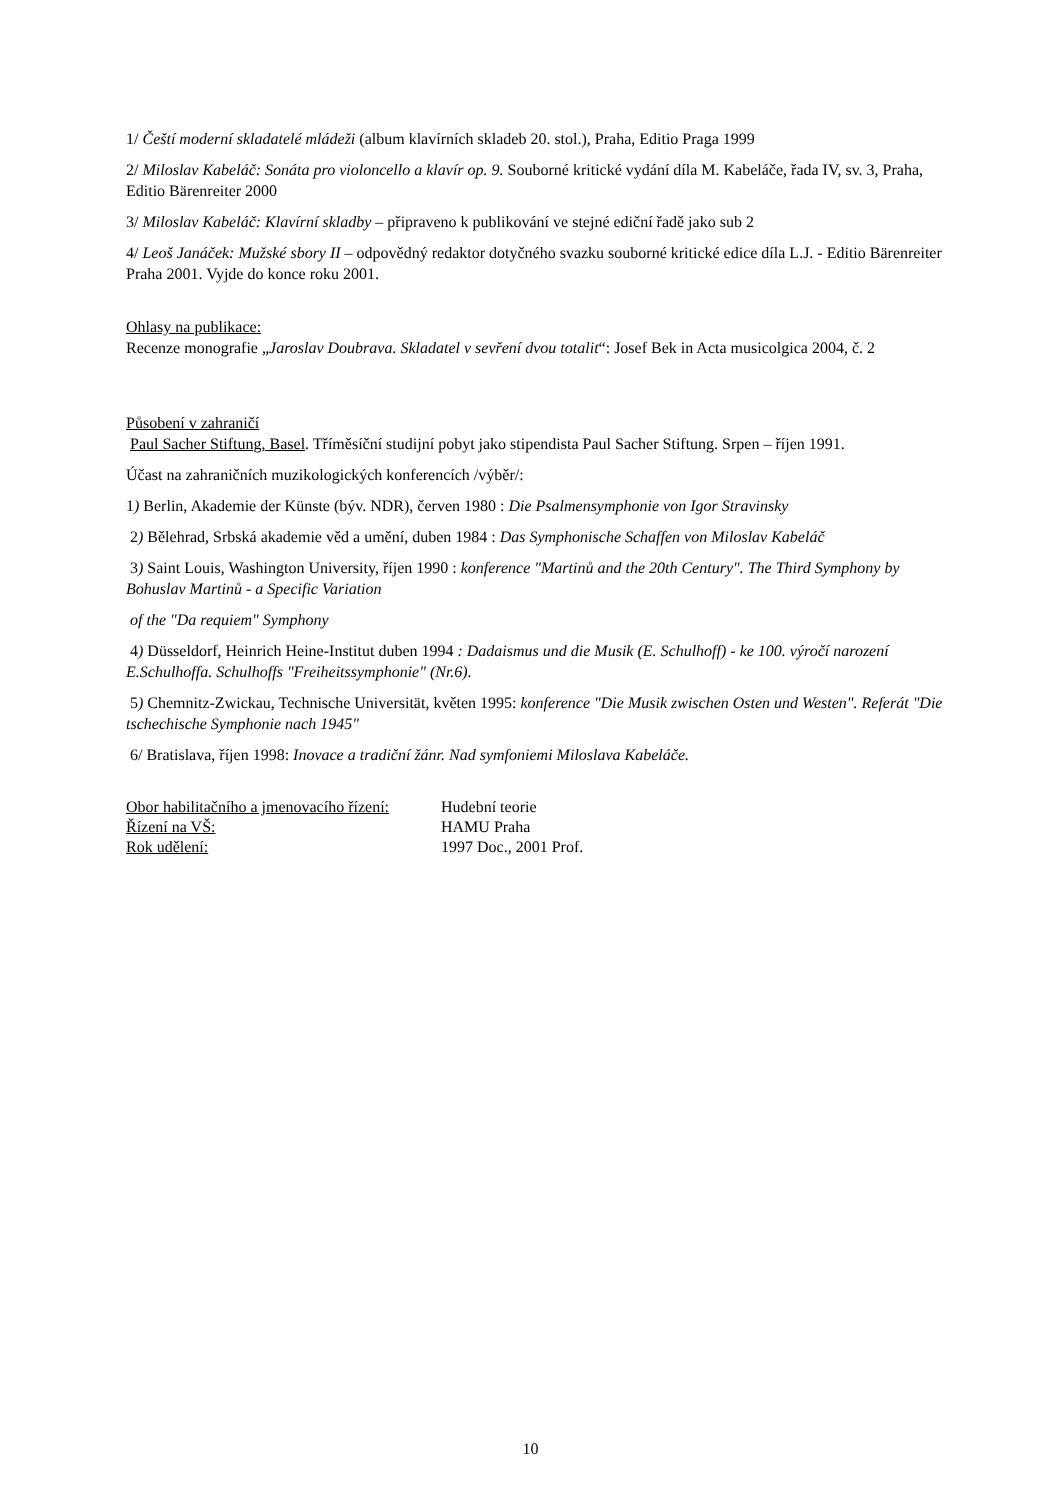1/ Čeští moderní skladatelé mládeži (album klavírních skladeb 20. stol.), Praha, Editio Praga 1999
2/ Miloslav Kabeláč: Sonáta pro violoncello a klavír op. 9. Souborné kritické vydání díla M. Kabeláče, řada IV, sv. 3, Praha, Editio Bärenreiter 2000
3/ Miloslav Kabeláč: Klavírní skladby – připraveno k publikování ve stejné ediční řadě jako sub 2
4/ Leoš Janáček: Mužské sbory II – odpovědný redaktor dotyčného svazku souborné kritické edice díla L.J. - Editio Bärenreiter Praha 2001. Vyjde do konce roku 2001.
Ohlasy na publikace:
Recenze monografie „Jaroslav Doubrava. Skladatel v sevření dvou totalit“: Josef Bek in Acta musicolgica 2004, č. 2
Působení v zahraničí
Paul Sacher Stiftung, Basel. Tříměsíční studijní pobyt jako stipendista Paul Sacher Stiftung. Srpen – říjen 1991.
Účast na zahraničních muzikologických konferencích /výběr/:
1) Berlin, Akademie der Künste (býv. NDR), červen 1980 : Die Psalmensymphonie von Igor Stravinsky
2) Bělehrad, Srbská akademie věd a umění, duben 1984 : Das Symphonische Schaffen von Miloslav Kabeláč
3) Saint Louis, Washington University, říjen 1990 : konference "Martinů and the 20th Century". The Third Symphony by Bohuslav Martinů - a Specific Variation
of the "Da requiem" Symphony
4) Düsseldorf, Heinrich Heine-Institut duben 1994 : Dadaismus und die Musik (E. Schulhoff) - ke 100. výročí narození E.Schulhoffa. Schulhoffs "Freiheitssymphonie" (Nr.6).
5) Chemnitz-Zwickau, Technische Universität, květen 1995: konference "Die Musik zwischen Osten und Westen". Referát "Die tschechische Symphonie nach 1945"
6/ Bratislava, říjen 1998: Inovace a tradiční žánr. Nad symfoniemi Miloslava Kabeláče.
| Obor habilitačního a jmenovacího řízení: | Hudební teorie |
| Řízení na VŠ: | HAMU Praha |
| Rok udělení: | 1997 Doc., 2001 Prof. |
10